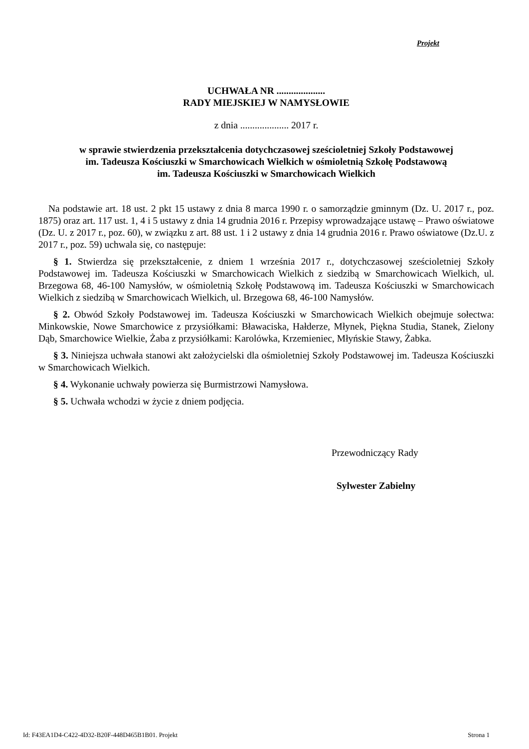Projekt
UCHWAŁA NR ....................
RADY MIEJSKIEJ W NAMYSŁOWIE
z dnia .................... 2017 r.
w sprawie stwierdzenia przekształcenia dotychczasowej sześcioletniej Szkoły Podstawowej
im. Tadeusza Kościuszki w Smarchowicach Wielkich w ośmioletnią Szkołę Podstawową
im. Tadeusza Kościuszki w Smarchowicach Wielkich
Na podstawie art. 18 ust. 2 pkt 15 ustawy z dnia 8 marca 1990 r. o samorządzie gminnym (Dz. U. 2017 r., poz. 1875) oraz art. 117 ust. 1, 4 i 5 ustawy z dnia 14 grudnia 2016 r. Przepisy wprowadzające ustawę – Prawo oświatowe (Dz. U. z 2017 r., poz. 60), w związku z art. 88 ust. 1 i 2 ustawy z dnia 14 grudnia 2016 r. Prawo oświatowe (Dz.U. z 2017 r., poz. 59) uchwala się, co następuje:
§ 1. Stwierdza się przekształcenie, z dniem 1 września 2017 r., dotychczasowej sześcioletniej Szkoły Podstawowej im. Tadeusza Kościuszki w Smarchowicach Wielkich z siedzibą w Smarchowicach Wielkich, ul. Brzegowa 68, 46-100 Namysłów, w ośmioletnią Szkołę Podstawową im. Tadeusza Kościuszki w Smarchowicach Wielkich z siedzibą w Smarchowicach Wielkich, ul. Brzegowa 68, 46-100 Namysłów.
§ 2. Obwód Szkoły Podstawowej im. Tadeusza Kościuszki w Smarchowicach Wielkich obejmuje sołectwa: Minkowskie, Nowe Smarchowice z przysiółkami: Bławaciska, Hałderze, Młynek, Piękna Studia, Stanek, Zielony Dąb, Smarchowice Wielkie, Żaba z przysiółkami: Karolówka, Krzemieniec, Młyńskie Stawy, Żabka.
§ 3. Niniejsza uchwała stanowi akt założycielski dla ośmioletniej Szkoły Podstawowej im. Tadeusza Kościuszki w Smarchowicach Wielkich.
§ 4. Wykonanie uchwały powierza się Burmistrzowi Namysłowa.
§ 5. Uchwała wchodzi w życie z dniem podjęcia.
Przewodniczący Rady
Sylwester Zabielny
Id: F43EA1D4-C422-4D32-B20F-448D465B1B01. Projekt Strona 1